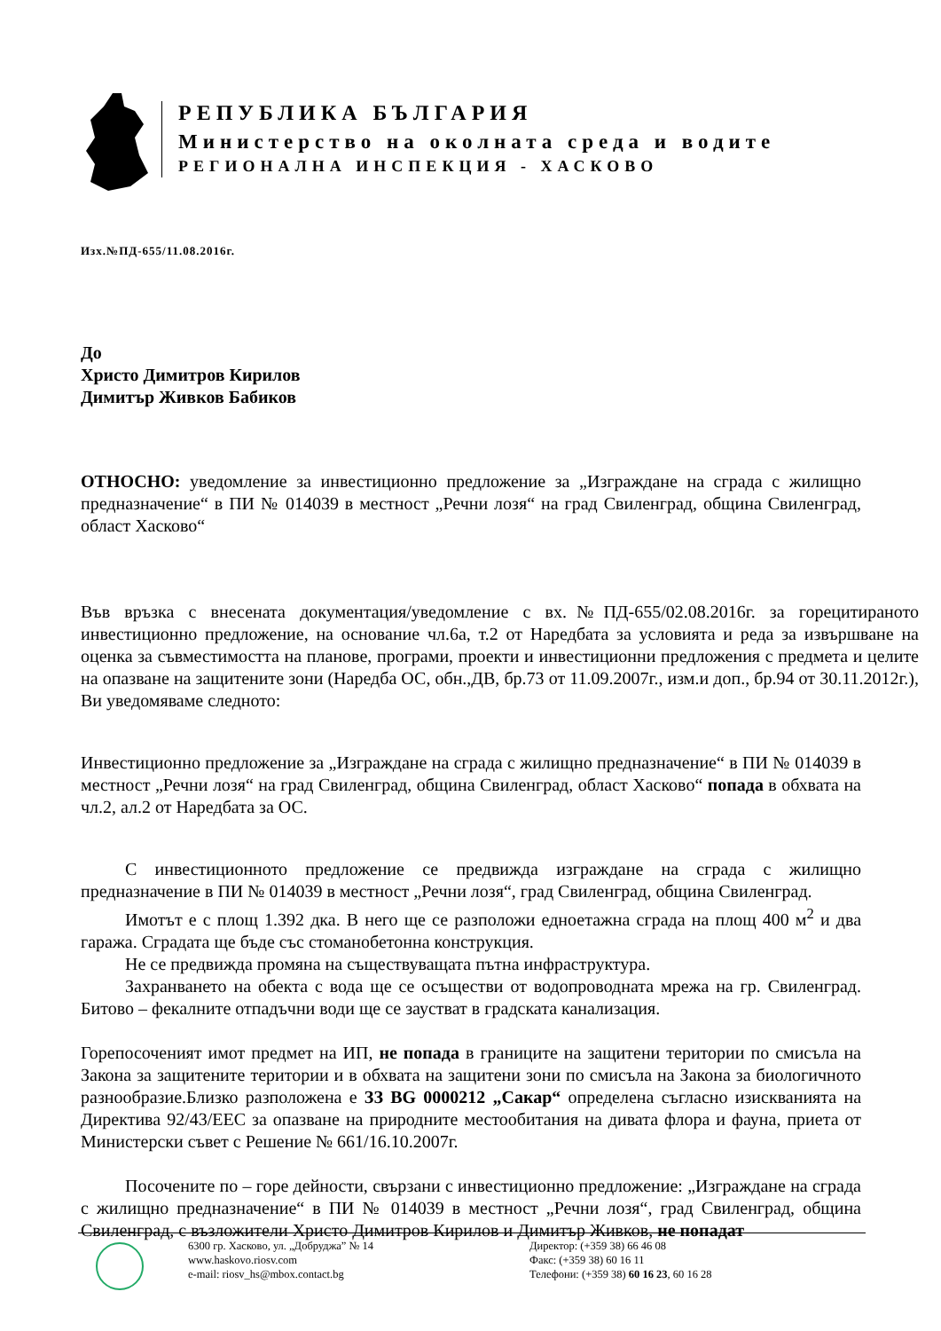РЕПУБЛИКА БЪЛГАРИЯ
Министерство на околната среда и водите
РЕГИОНАЛНА ИНСПЕКЦИЯ - ХАСКОВО
Изх.№ПД-655/11.08.2016г.
До
Христо Димитров Кирилов
Димитър Живков Бабиков
ОТНОСНО: уведомление за инвестиционно предложение за „Изграждане на сграда с жилищно предназначение“ в ПИ № 014039 в местност „Речни лозя“ на град Свиленград, община Свиленград, област Хасково“
Във връзка с внесената документация/уведомление с вх.№ПД-655/02.08.2016г. за горецитираното инвестиционно предложение, на основание чл.6а, т.2 от Наредбата за условията и реда за извършване на оценка за съвместимостта на планове, програми, проекти и инвестиционни предложения с предмета и целите на опазване на защитените зони (Наредба ОС, обн.,ДВ, бр.73 от 11.09.2007г., изм.и доп., бр.94 от 30.11.2012г.), Ви уведомяваме следното:
Инвестиционно предложение за „Изграждане на сграда с жилищно предназначение“ в ПИ № 014039 в местност „Речни лозя“ на град Свиленград, община Свиленград, област Хасково“ попада в обхвата на чл.2, ал.2 от Наредбата за ОС.
С инвестиционното предложение се предвижда изграждане на сграда с жилищно предназначение в ПИ № 014039 в местност „Речни лозя“, град Свиленград, община Свиленград.
Имотът е с площ 1.392 дка. В него ще се разположи едноетажна сграда на площ 400 м<sup>2</sup> и два гаража. Сградата ще бъде със стоманобетонна конструкция.
Не се предвижда промяна на съществуващата пътна инфраструктура.
Захранването на обекта с вода ще се осъществи от водопроводната мрежа на гр. Свиленград. Битово – фекалните отпадъчни води ще се заустват в градската канализация.
Горепосоченият имот предмет на ИП, не попада в границите на защитени територии по смисъла на Закона за защитените територии и в обхвата на защитени зони по смисъла на Закона за биологичното разнообразие.Близко разположена е ЗЗ BG 0000212 „Сакар“ определена съгласно изискванията на Директива 92/43/ЕЕС за опазване на природните местообитания на дивата флора и фауна, приета от Министерски съвет с Решение № 661/16.10.2007г.
Посочените по – горе дейности, свързани с инвестиционно предложение: „Изграждане на сграда с жилищно предназначение“ в ПИ № 014039 в местност „Речни лозя“, град Свиленград, община Свиленград, с възложители Христо Димитров Кирилов и Димитър Живков, не попадат
6300 гр. Хасково, ул. „Добруджа” № 14
www.haskovo.riosv.com
e-mail: riosv_hs@mbox.contact.bg
Директор: (+359 38) 66 46 08
Факс: (+359 38) 60 16 11
Телефони: (+359 38) 60 16 23, 60 16 28